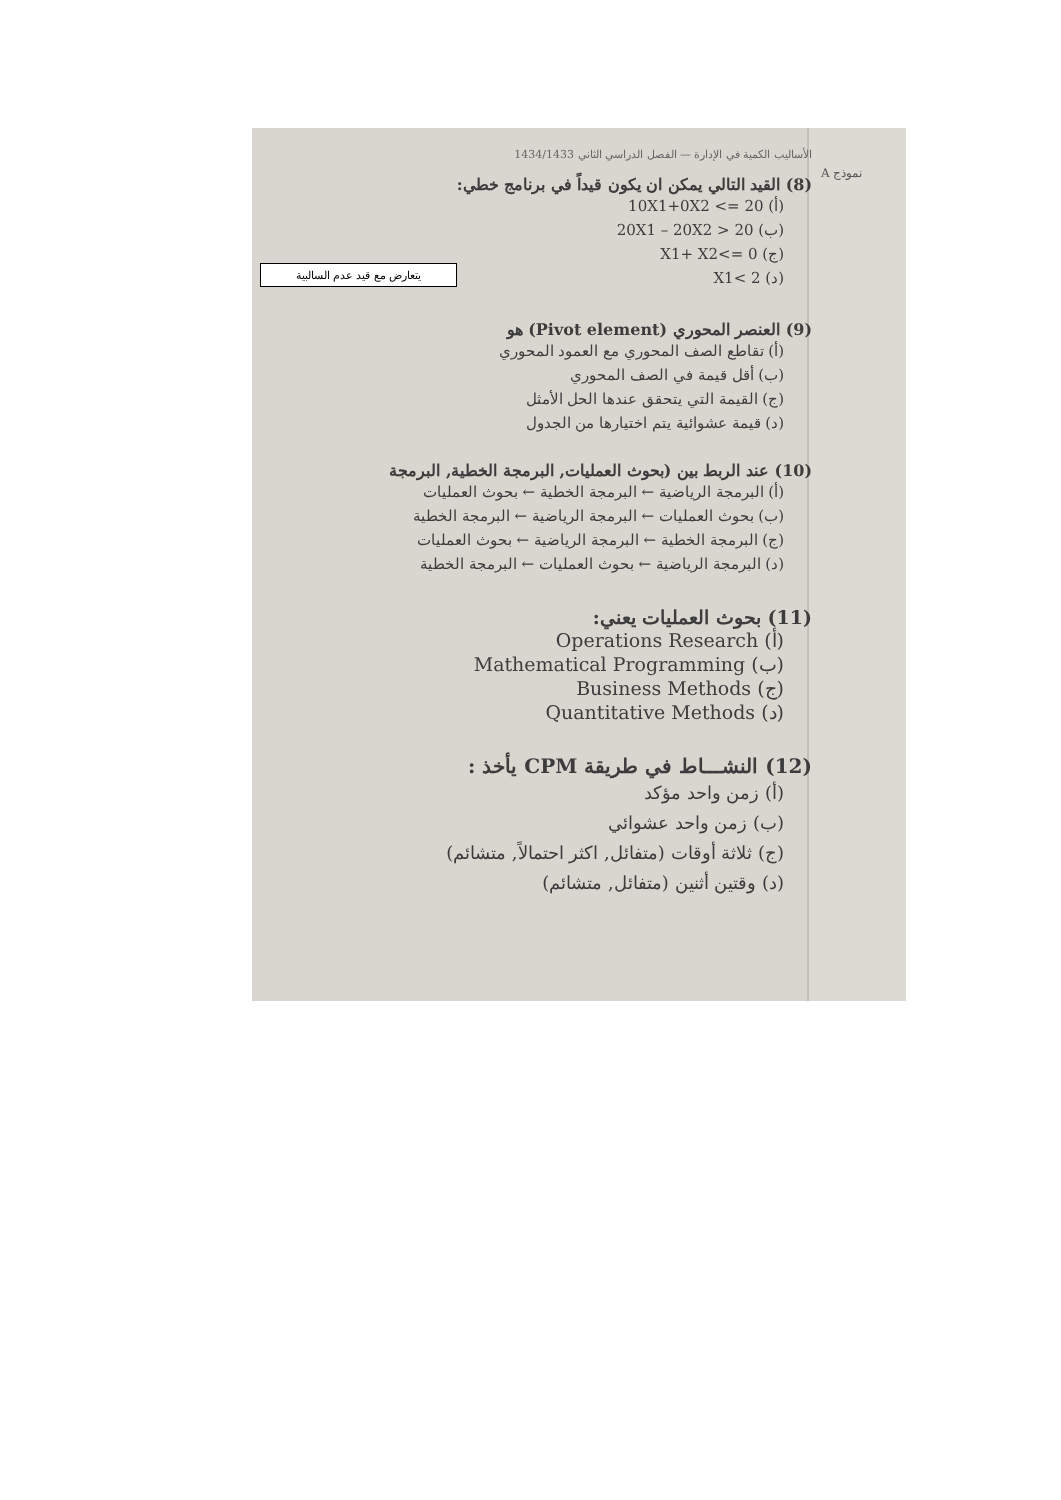نموذج A
الأساليب الكمية في الإدارة — الفصل الدراسي الثاني 1434/1433
(8) القيد التالي يمكن ان يكون قيداً في برنامج خطي:
(أ) 10X1+0X2 <= 20
(ب) 20X1 – 20X2 > 20
(ج) X1+ X2<= 0
(د) X1< 2
(9) العنصر المحوري (Pivot element) هو
(أ) تقاطع الصف المحوري مع العمود المحوري
(ب) أقل قيمة في الصف المحوري
(ج) القيمة التي يتحقق عندها الحل الأمثل
(د) قيمة عشوائية يتم اختيارها من الجدول
(10) عند الربط بين (بحوث العمليات, البرمجة الخطية, البرمجة
(أ) البرمجة الرياضية ← البرمجة الخطية ← بحوث العمليات
(ب) بحوث العمليات ← البرمجة الرياضية ← البرمجة الخطية
(ج) البرمجة الخطية ← البرمجة الرياضية ← بحوث العمليات
(د) البرمجة الرياضية ← بحوث العمليات ← البرمجة الخطية
(11) بحوث العمليات يعني:
(أ) Operations Research
(ب) Mathematical Programming
(ج) Business Methods
(د) Quantitative Methods
(12) النشـــاط في طريقة CPM يأخذ :
(أ) زمن واحد مؤكد
(ب) زمن واحد عشوائي
(ج) ثلاثة أوقات (متفائل, اكثر احتمالاً, متشائم)
(د) وقتين أثنين (متفائل, متشائم)
يتعارض مع قيد عدم السالبية